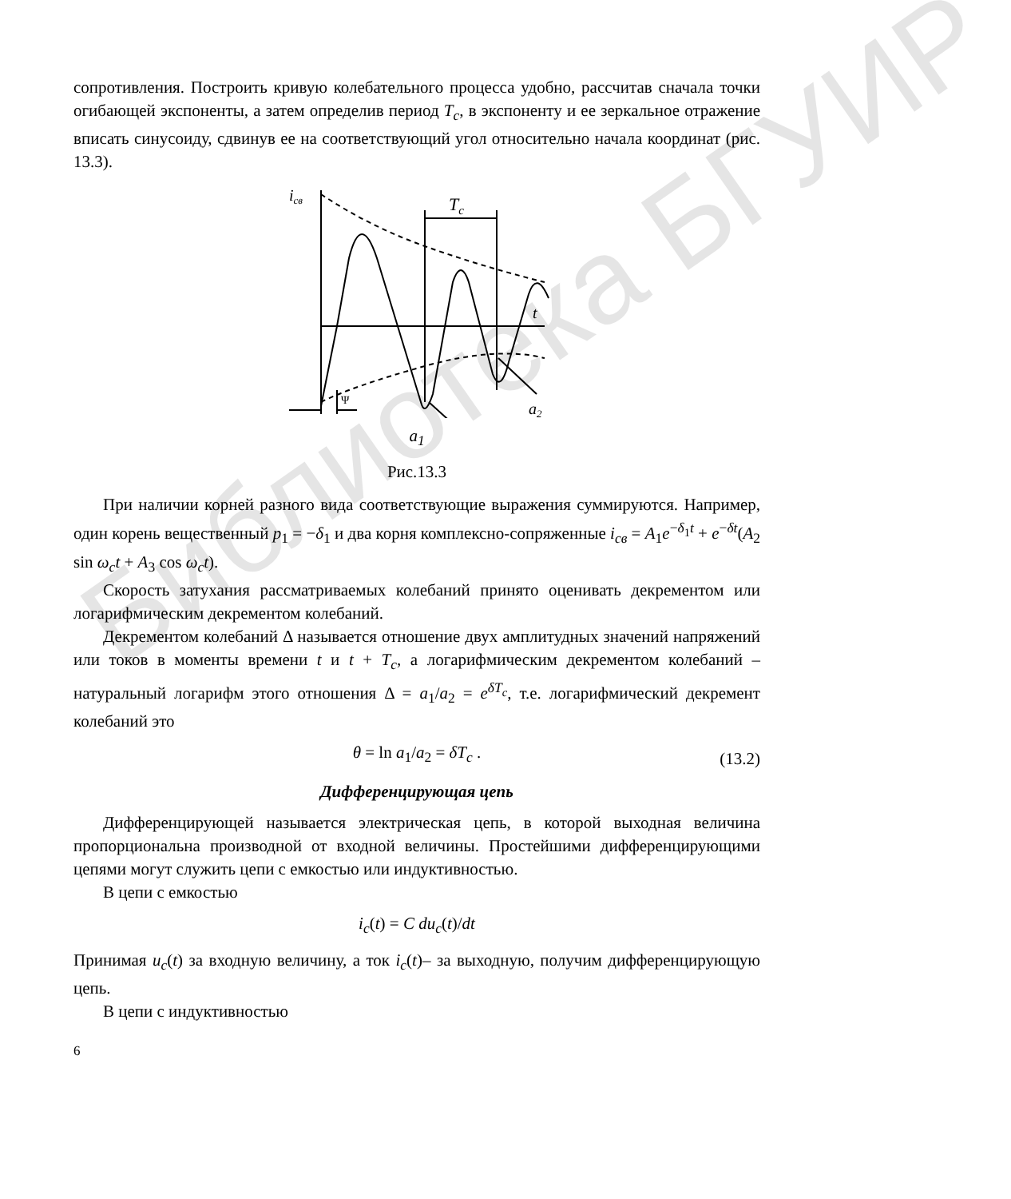Библиотека БГУИР
сопротивления. Построить кривую колебательного процесса удобно, рассчитав сначала точки огибающей экспоненты, а затем определив период T<sub>c</sub>, в экспоненту и ее зеркальное отражение вписать синусоиду, сдвинув ее на соответствующий угол относительно начала координат (рис. 13.3).
iсв
Tc
t
Ψ
a2
a<sub>1</sub>
Рис.13.3
При наличии корней разного вида соответствующие выражения суммируются. Например, один корень вещественный p<sub>1</sub> = −δ<sub>1</sub> и два корня комплексно-сопряженные i<sub>св</sub> = A<sub>1</sub>e<sup>−δ<sub>1</sub>t</sup> + e<sup>−δt</sup>(A<sub>2</sub> sin ω<sub>c</sub>t + A<sub>3</sub> cos ω<sub>c</sub>t).
Скорость затухания рассматриваемых колебаний принято оценивать декрементом или логарифмическим декрементом колебаний.
Декрементом колебаний Δ называется отношение двух амплитудных значений напряжений или токов в моменты времени t и t + T<sub>c</sub>, а логарифмическим декрементом колебаний – натуральный логарифм этого отношения Δ = a<sub>1</sub>/a<sub>2</sub> = e<sup>δT<sub>c</sub></sup>, т.е. логарифмический декремент колебаний это
θ = ln a<sub>1</sub>/a<sub>2</sub> = δT<sub>c</sub> . (13.2)
Дифференцирующая цепь
Дифференцирующей называется электрическая цепь, в которой выходная величина пропорциональна производной от входной величины. Простейшими дифференцирующими цепями могут служить цепи с емкостью или индуктивностью.
В цепи с емкостью
i<sub>c</sub>(t) = C du<sub>c</sub>(t)/dt
Принимая u<sub>c</sub>(t) за входную величину, а ток i<sub>c</sub>(t)– за выходную, получим дифференцирующую цепь.
В цепи с индуктивностью
6